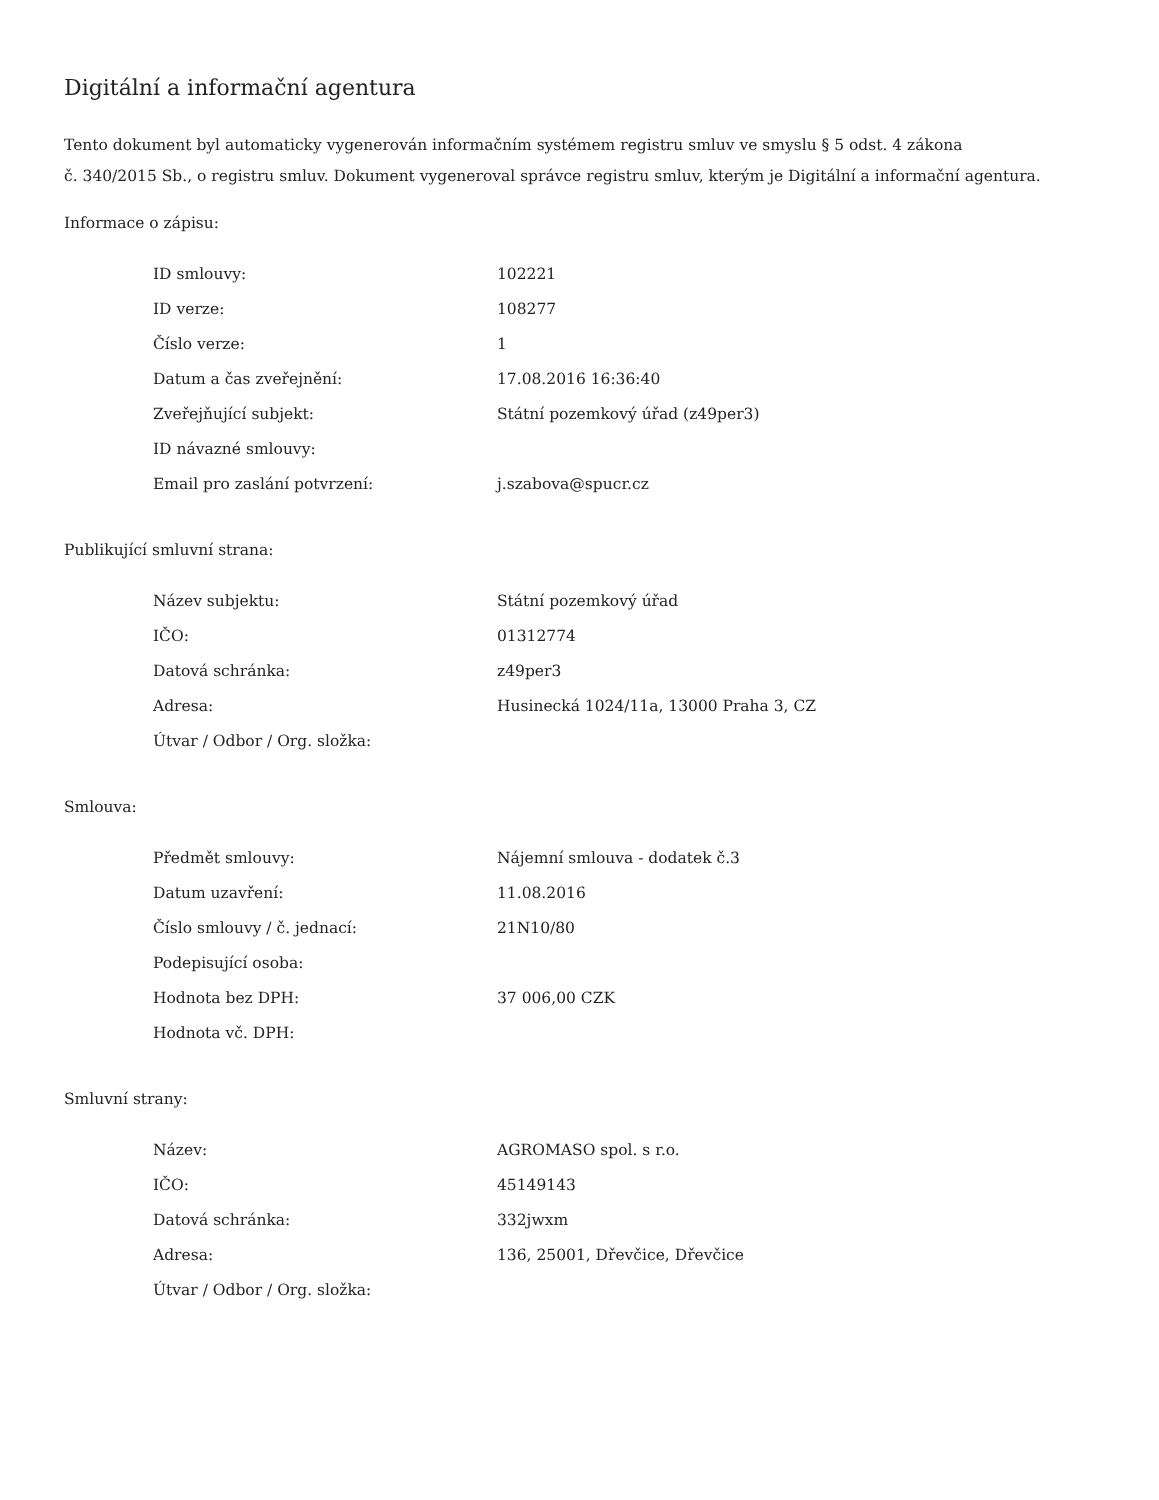Digitální a informační agentura
Tento dokument byl automaticky vygenerován informačním systémem registru smluv ve smyslu § 5 odst. 4 zákona
č. 340/2015 Sb., o registru smluv. Dokument vygeneroval správce registru smluv, kterým je Digitální a informační agentura.
Informace o zápisu:
| ID smlouvy: | 102221 |
| ID verze: | 108277 |
| Číslo verze: | 1 |
| Datum a čas zveřejnění: | 17.08.2016 16:36:40 |
| Zveřejňující subjekt: | Státní pozemkový úřad (z49per3) |
| ID návazné smlouvy: | |
| Email pro zaslání potvrzení: | j.szabova@spucr.cz |
Publikující smluvní strana:
| Název subjektu: | Státní pozemkový úřad |
| IČO: | 01312774 |
| Datová schránka: | z49per3 |
| Adresa: | Husinecká 1024/11a, 13000 Praha 3, CZ |
| Útvar / Odbor / Org. složka: | |
Smlouva:
| Předmět smlouvy: | Nájemní smlouva - dodatek č.3 |
| Datum uzavření: | 11.08.2016 |
| Číslo smlouvy / č. jednací: | 21N10/80 |
| Podepisující osoba: | |
| Hodnota bez DPH: | 37 006,00 CZK |
| Hodnota vč. DPH: | |
Smluvní strany:
| Název: | AGROMASO spol. s r.o. |
| IČO: | 45149143 |
| Datová schránka: | 332jwxm |
| Adresa: | 136, 25001, Dřevčice, Dřevčice |
| Útvar / Odbor / Org. složka: | |